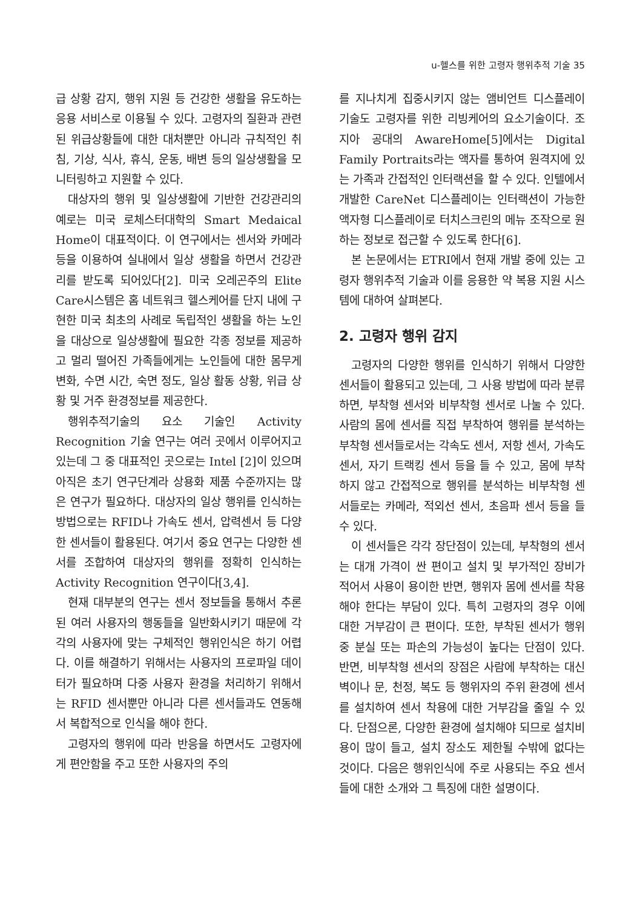u-헬스를 위한 고령자 행위추적 기술 35
급 상황 감지, 행위 지원 등 건강한 생활을 유도하는 응용 서비스로 이용될 수 있다. 고령자의 질환과 관련된 위급상황들에 대한 대처뿐만 아니라 규칙적인 취침, 기상, 식사, 휴식, 운동, 배변 등의 일상생활을 모니터링하고 지원할 수 있다.
대상자의 행위 및 일상생활에 기반한 건강관리의 예로는 미국 로체스터대학의 Smart Medaical Home이 대표적이다. 이 연구에서는 센서와 카메라 등을 이용하여 실내에서 일상 생활을 하면서 건강관리를 받도록 되어있다[2]. 미국 오레곤주의 Elite Care시스템은 홈 네트워크 헬스케어를 단지 내에 구현한 미국 최초의 사례로 독립적인 생활을 하는 노인을 대상으로 일상생활에 필요한 각종 정보를 제공하고 멀리 떨어진 가족들에게는 노인들에 대한 몸무게 변화, 수면 시간, 숙면 정도, 일상 활동 상황, 위급 상황 및 거주 환경정보를 제공한다.
행위추적기술의 요소 기술인 Activity Recognition 기술 연구는 여러 곳에서 이루어지고 있는데 그 중 대표적인 곳으로는 Intel [2]이 있으며 아직은 초기 연구단계라 상용화 제품 수준까지는 많은 연구가 필요하다. 대상자의 일상 행위를 인식하는 방법으로는 RFID나 가속도 센서, 압력센서 등 다양한 센서들이 활용된다. 여기서 중요 연구는 다양한 센서를 조합하여 대상자의 행위를 정확히 인식하는 Activity Recognition 연구이다[3,4].
현재 대부분의 연구는 센서 정보들을 통해서 추론된 여러 사용자의 행동들을 일반화시키기 때문에 각각의 사용자에 맞는 구체적인 행위인식은 하기 어렵다. 이를 해결하기 위해서는 사용자의 프로파일 데이터가 필요하며 다중 사용자 환경을 처리하기 위해서는 RFID 센서뿐만 아니라 다른 센서들과도 연동해서 복합적으로 인식을 해야 한다.
고령자의 행위에 따라 반응을 하면서도 고령자에게 편안함을 주고 또한 사용자의 주의
를 지나치게 집중시키지 않는 앰비언트 디스플레이 기술도 고령자를 위한 리빙케어의 요소기술이다. 조지아 공대의 AwareHome[5]에서는 Digital Family Portraits라는 액자를 통하여 원격지에 있는 가족과 간접적인 인터랙션을 할 수 있다. 인텔에서 개발한 CareNet 디스플레이는 인터랙션이 가능한 액자형 디스플레이로 터치스크린의 메뉴 조작으로 원하는 정보로 접근할 수 있도록 한다[6].
본 논문에서는 ETRI에서 현재 개발 중에 있는 고령자 행위추적 기술과 이를 응용한 약 복용 지원 시스템에 대하여 살펴본다.
2. 고령자 행위 감지
고령자의 다양한 행위를 인식하기 위해서 다양한 센서들이 활용되고 있는데, 그 사용 방법에 따라 분류하면, 부착형 센서와 비부착형 센서로 나눌 수 있다. 사람의 몸에 센서를 직접 부착하여 행위를 분석하는 부착형 센서들로서는 각속도 센서, 저항 센서, 가속도 센서, 자기 트랙킹 센서 등을 들 수 있고, 몸에 부착하지 않고 간접적으로 행위를 분석하는 비부착형 센서들로는 카메라, 적외선 센서, 초음파 센서 등을 들 수 있다.
이 센서들은 각각 장단점이 있는데, 부착형의 센서는 대개 가격이 싼 편이고 설치 및 부가적인 장비가 적어서 사용이 용이한 반면, 행위자 몸에 센서를 착용해야 한다는 부담이 있다. 특히 고령자의 경우 이에 대한 거부감이 큰 편이다. 또한, 부착된 센서가 행위 중 분실 또는 파손의 가능성이 높다는 단점이 있다. 반면, 비부착형 센서의 장점은 사람에 부착하는 대신 벽이나 문, 천정, 복도 등 행위자의 주위 환경에 센서를 설치하여 센서 착용에 대한 거부감을 줄일 수 있다. 단점으론, 다양한 환경에 설치해야 되므로 설치비용이 많이 들고, 설치 장소도 제한될 수밖에 없다는 것이다. 다음은 행위인식에 주로 사용되는 주요 센서들에 대한 소개와 그 특징에 대한 설명이다.